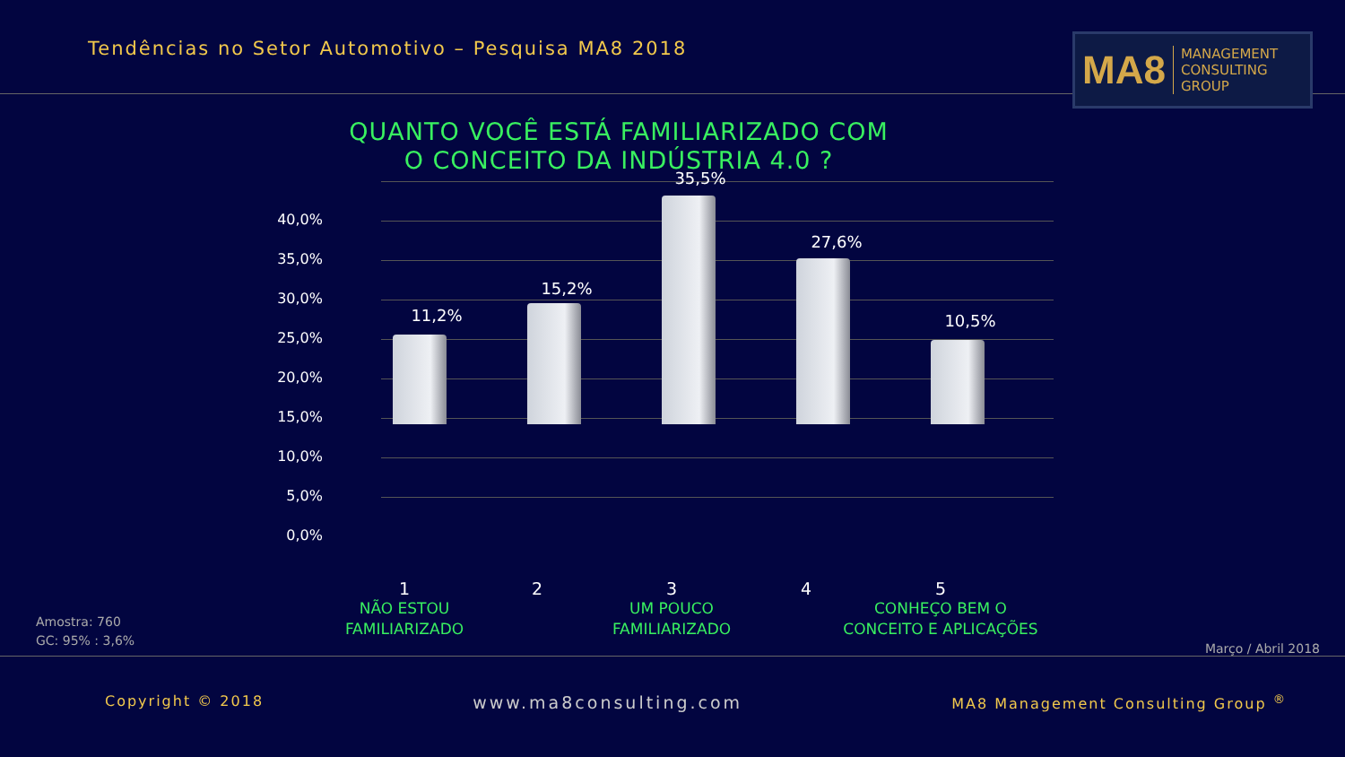Tendências no Setor Automotivo – Pesquisa MA8 2018
MA8 MANAGEMENT
CONSULTING GROUP
QUANTO VOCÊ ESTÁ FAMILIARIZADO COM O CONCEITO DA INDÚSTRIA 4.0 ?
40,0%
35,0%
30,0%
25,0%
20,0%
15,0%
10,0%
5,0%
0,0%
11,2%
15,2%
35,5%
27,6%
10,5%
1
NÃO ESTOU
FAMILIARIZADO
2
3
UM POUCO
FAMILIARIZADO
4
5
CONHEÇO BEM O
CONCEITO E APLICAÇÕES
Amostra: 760
GC: 95% : 3,6%
Março / Abril 2018
Copyright © 2018 www.ma8consulting.com MA8 Management Consulting Group <sup>®</sup>